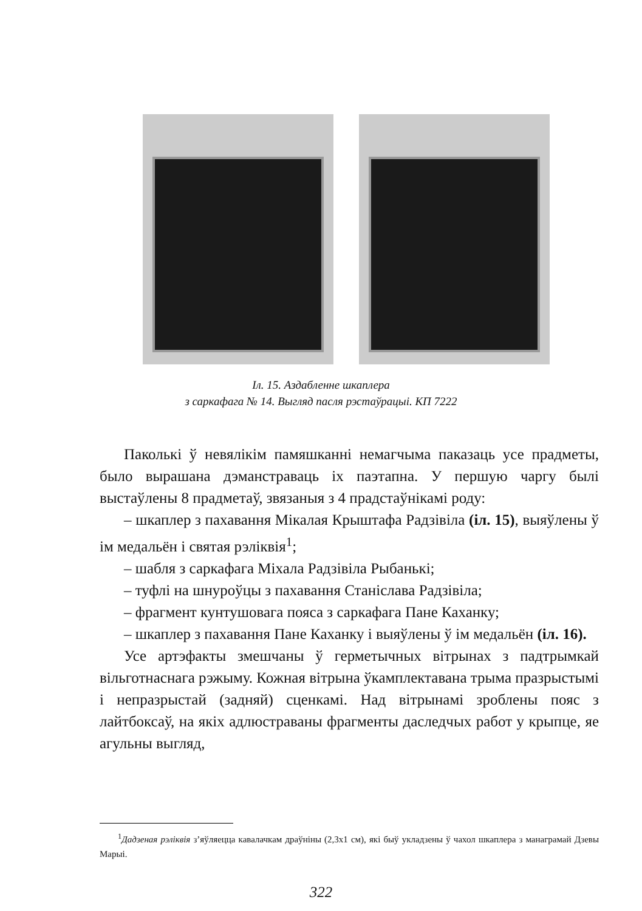Іл. 15. Аздабленне шкаплера
з саркафага № 14. Выгляд пасля рэстаўрацыі. КП 7222
Паколькі ў невялікім памяшканні немагчыма паказаць усе прадметы, было вырашана дэманстраваць іх паэтапна. У першую чаргу былі выстаўлены 8 прадметаў, звязаныя з 4 прадстаўнікамі роду:
– шкаплер з пахавання Мікалая Крыштафа Радзівіла (іл. 15), выяўлены ў ім медальён і святая рэліквія<sup>1</sup>;
– шабля з саркафага Міхала Радзівіла Рыбанькі;
– туфлі на шнуроўцы з пахавання Станіслава Радзівіла;
– фрагмент кунтушовага пояса з саркафага Пане Каханку;
– шкаплер з пахавання Пане Каханку і выяўлены ў ім медальён (іл. 16).
Усе артэфакты змешчаны ў герметычных вітрынах з падтрымкай вільготнаснага рэжыму. Кожная вітрына ўкамплектавана трыма празрыстымі і непразрыстай (задняй) сценкамі. Над вітрынамі зроблены пояс з лайтбоксаў, на якіх адлюстраваны фрагменты даследчых работ у крыпце, яе агульны выгляд,
<sup>1</sup> Дадзеная рэліквія з’яўляецца кавалачкам драўніны (2,3х1 см), які быў укладзены ў чахол шкаплера з манаграмай Дзевы Марыі.
322